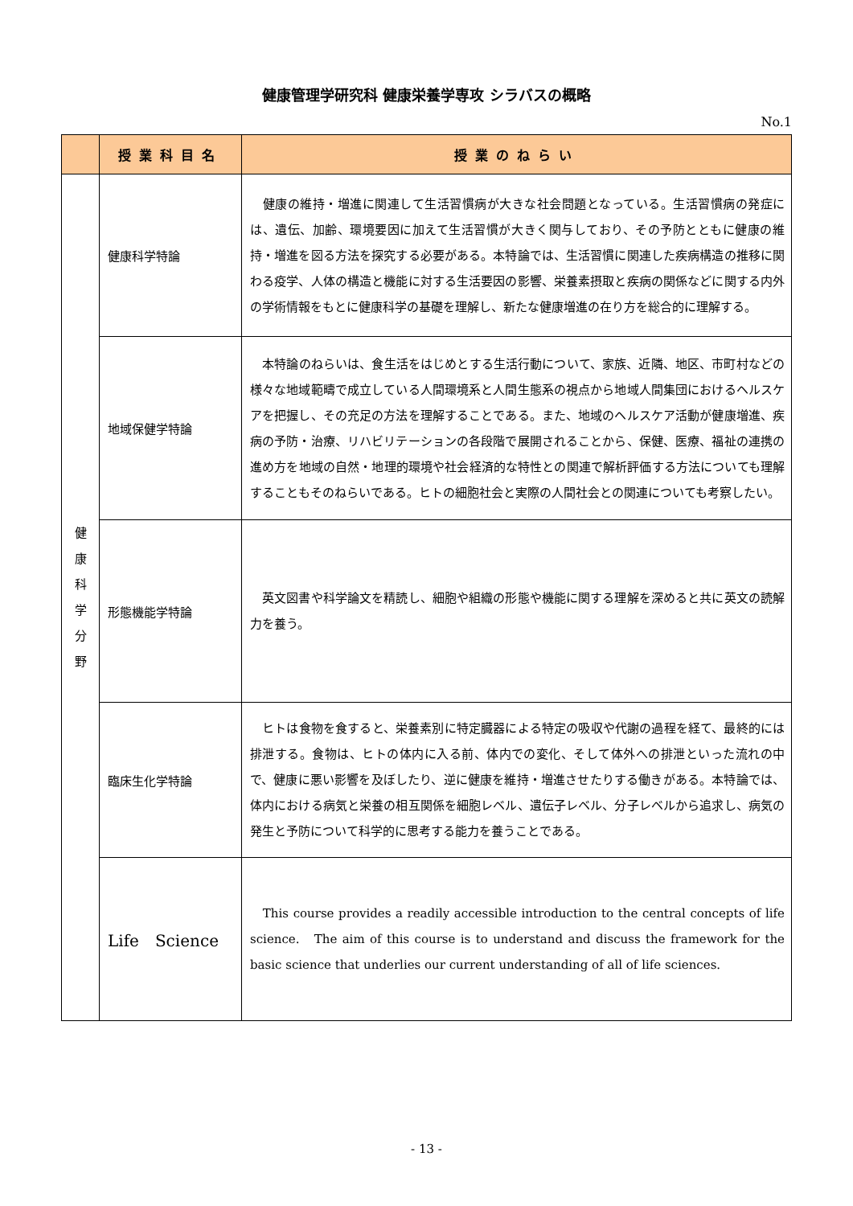健康管理学研究科 健康栄養学専攻 シラバスの概略
No.1
| | 授業科目名 | 授業のねらい |
| --- | --- | --- |
| 健 康 科 学 分 野 | 健康科学特論 | 健康の維持・増進に関連して生活習慣病が大きな社会問題となっている。生活習慣病の発症には、遺伝、加齢、環境要因に加えて生活習慣が大きく関与しており、その予防とともに健康の維持・増進を図る方法を探究する必要がある。本特論では、生活習慣に関連した疾病構造の推移に関わる疫学、人体の構造と機能に対する生活要因の影響、栄養素摂取と疾病の関係などに関する内外の学術情報をもとに健康科学の基礎を理解し、新たな健康増進の在り方を総合的に理解する。 |
| | 地域保健学特論 | 本特論のねらいは、食生活をはじめとする生活行動について、家族、近隣、地区、市町村などの様々な地域範疇で成立している人間環境系と人間生態系の視点から地域人間集団におけるヘルスケアを把握し、その充足の方法を理解することである。また、地域のヘルスケア活動が健康増進、疾病の予防・治療、リハビリテーションの各段階で展開されることから、保健、医療、福祉の連携の進め方を地域の自然・地理的環境や社会経済的な特性との関連で解析評価する方法についても理解することもそのねらいである。ヒトの細胞社会と実際の人間社会との関連についても考察したい。 |
| | 形態機能学特論 | 英文図書や科学論文を精読し、細胞や組織の形態や機能に関する理解を深めると共に英文の読解力を養う。 |
| | 臨床生化学特論 | ヒトは食物を食すると、栄養素別に特定臓器による特定の吸収や代謝の過程を経て、最終的には排泄する。食物は、ヒトの体内に入る前、体内での変化、そして体外への排泄といった流れの中で、健康に悪い影響を及ぼしたり、逆に健康を維持・増進させたりする働きがある。本特論では、体内における病気と栄養の相互関係を細胞レベル、遺伝子レベル、分子レベルから追求し、病気の発生と予防について科学的に思考する能力を養うことである。 |
| | Life Science | This course provides a readily accessible introduction to the central concepts of life science. The aim of this course is to understand and discuss the framework for the basic science that underlies our current understanding of all of life sciences. |
- 13 -